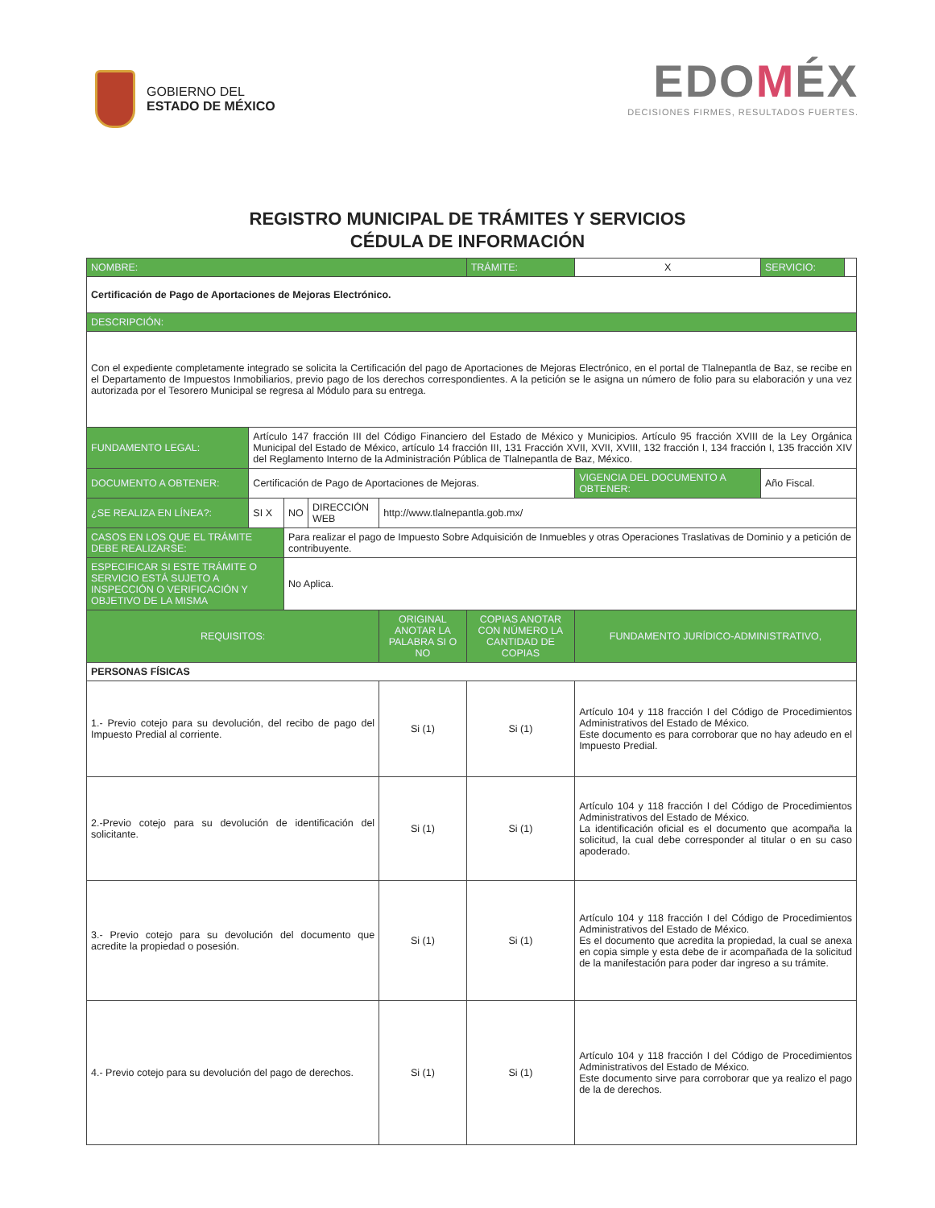GOBIERNO DEL
ESTADO DE MÉXICO
EDOMÉX
DECISIONES FIRMES, RESULTADOS FUERTES.
REGISTRO MUNICIPAL DE TRÁMITES Y SERVICIOS
CÉDULA DE INFORMACIÓN
| NOMBRE: | | | | | | TRÁMITE: | X | SERVICIO: | |
| Certificación de Pago de Aportaciones de Mejoras Electrónico. | | | | | | | | | |
| DESCRIPCIÓN: | | | | | | | | | |
| Con el expediente completamente integrado se solicita la Certificación del pago de Aportaciones de Mejoras Electrónico, en el portal de Tlalnepantla de Baz, se recibe en el Departamento de Impuestos Inmobiliarios, previo pago de los derechos correspondientes. A la petición se le asigna un número de folio para su elaboración y una vez autorizada por el Tesorero Municipal se regresa al Módulo para su entrega. | | | | | | | | | |
| FUNDAMENTO LEGAL: | Artículo 147 fracción III del Código Financiero del Estado de México y Municipios. Artículo 95 fracción XVIII de la Ley Orgánica Municipal del Estado de México, artículo 14 fracción III, 131 Fracción XVII, XVII, XVIII, 132 fracción I, 134 fracción I, 135 fracción XIV del Reglamento Interno de la Administración Pública de Tlalnepantla de Baz, México. | | | | | | | | |
| DOCUMENTO A OBTENER: | Certificación de Pago de Aportaciones de Mejoras. | | | | | | VIGENCIA DEL DOCUMENTO A OBTENER: | Año Fiscal. | |
| ¿SE REALIZA EN LÍNEA?: | SI X | NO | DIRECCIÓN WEB | http://www.tlalnepantla.gob.mx/ | | | | | |
| CASOS EN LOS QUE EL TRÁMITE DEBE REALIZARSE: | | Para realizar el pago de Impuesto Sobre Adquisición de Inmuebles y otras Operaciones Traslativas de Dominio y a petición de contribuyente. | | | | | | | |
| ESPECIFICAR SI ESTE TRÁMITE O SERVICIO ESTÁ SUJETO A INSPECCIÓN O VERIFICACIÓN Y OBJETIVO DE LA MISMA | | No Aplica. | | | | | | | |
| REQUISITOS: | | | | ORIGINAL ANOTAR LA PALABRA SI O NO | COPIAS ANOTAR CON NÚMERO LA CANTIDAD DE COPIAS | | FUNDAMENTO JURÍDICO-ADMINISTRATIVO, | | |
| PERSONAS FÍSICAS | | | | | | | | | |
| 1.- Previo cotejo para su devolución, del recibo de pago del Impuesto Predial al corriente. | | | | Si (1) | Si (1) | | Artículo 104 y 118 fracción I del Código de Procedimientos Administrativos del Estado de México. Este documento es para corroborar que no hay adeudo en el Impuesto Predial. | | |
| 2.-Previo cotejo para su devolución de identificación del solicitante. | | | | Si (1) | Si (1) | | Artículo 104 y 118 fracción I del Código de Procedimientos Administrativos del Estado de México. La identificación oficial es el documento que acompaña la solicitud, la cual debe corresponder al titular o en su caso apoderado. | | |
| 3.- Previo cotejo para su devolución del documento que acredite la propiedad o posesión. | | | | Si (1) | Si (1) | | Artículo 104 y 118 fracción I del Código de Procedimientos Administrativos del Estado de México. Es el documento que acredita la propiedad, la cual se anexa en copia simple y esta debe de ir acompañada de la solicitud de la manifestación para poder dar ingreso a su trámite. | | |
| 4.- Previo cotejo para su devolución del pago de derechos. | | | | Si (1) | Si (1) | | Artículo 104 y 118 fracción I del Código de Procedimientos Administrativos del Estado de México. Este documento sirve para corroborar que ya realizo el pago de la de derechos. | | |